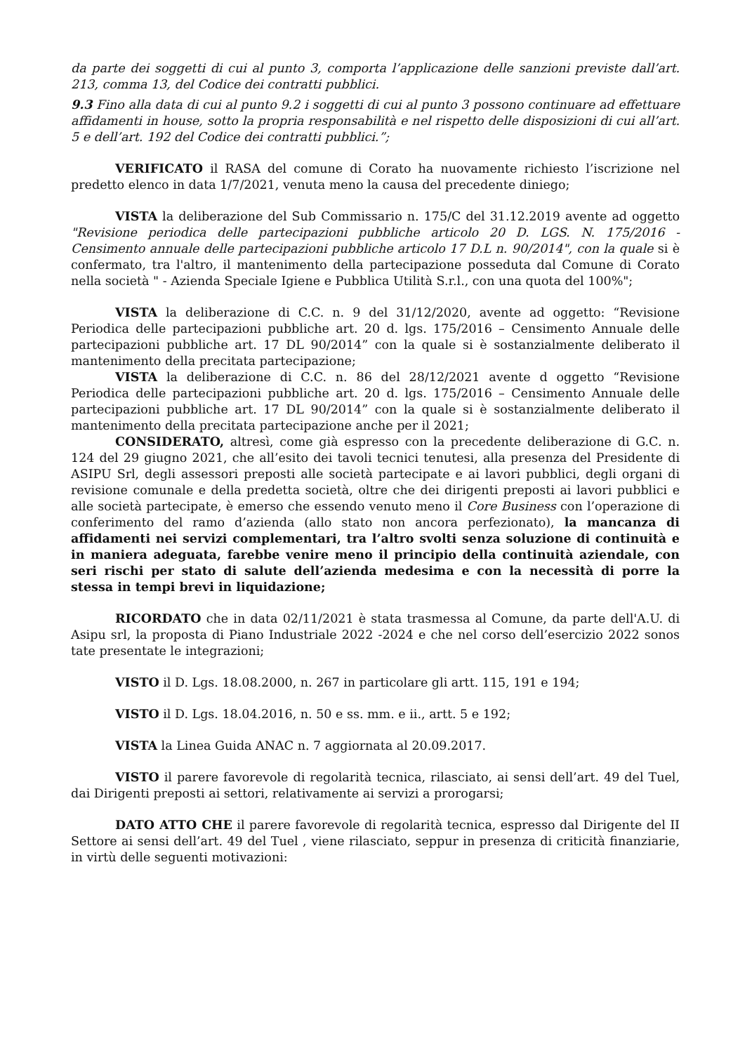da parte dei soggetti di cui al punto 3, comporta l’applicazione delle sanzioni previste dall’art. 213, comma 13, del Codice dei contratti pubblici.
9.3 Fino alla data di cui al punto 9.2 i soggetti di cui al punto 3 possono continuare ad effettuare affidamenti in house, sotto la propria responsabilità e nel rispetto delle disposizioni di cui all’art. 5 e dell’art. 192 del Codice dei contratti pubblici.”;
VERIFICATO il RASA del comune di Corato ha nuovamente richiesto l’iscrizione nel predetto elenco in data 1/7/2021, venuta meno la causa del precedente diniego;
VISTA la deliberazione del Sub Commissario n. 175/C del 31.12.2019 avente ad oggetto "Revisione periodica delle partecipazioni pubbliche articolo 20 D. LGS. N. 175/2016 - Censimento annuale delle partecipazioni pubbliche articolo 17 D.L n. 90/2014", con la quale si è confermato, tra l'altro, il mantenimento della partecipazione posseduta dal Comune di Corato nella società " - Azienda Speciale Igiene e Pubblica Utilità S.r.l., con una quota del 100%";
VISTA la deliberazione di C.C. n. 9 del 31/12/2020, avente ad oggetto: “Revisione Periodica delle partecipazioni pubbliche art. 20 d. lgs. 175/2016 – Censimento Annuale delle partecipazioni pubbliche art. 17 DL 90/2014” con la quale si è sostanzialmente deliberato il mantenimento della precitata partecipazione;
VISTA la deliberazione di C.C. n. 86 del 28/12/2021 avente d oggetto “Revisione Periodica delle partecipazioni pubbliche art. 20 d. lgs. 175/2016 – Censimento Annuale delle partecipazioni pubbliche art. 17 DL 90/2014” con la quale si è sostanzialmente deliberato il mantenimento della precitata partecipazione anche per il 2021;
CONSIDERATO, altresì, come già espresso con la precedente deliberazione di G.C. n. 124 del 29 giugno 2021, che all’esito dei tavoli tecnici tenutesi, alla presenza del Presidente di ASIPU Srl, degli assessori preposti alle società partecipate e ai lavori pubblici, degli organi di revisione comunale e della predetta società, oltre che dei dirigenti preposti ai lavori pubblici e alle società partecipate, è emerso che essendo venuto meno il Core Business con l’operazione di conferimento del ramo d’azienda (allo stato non ancora perfezionato), la mancanza di affidamenti nei servizi complementari, tra l’altro svolti senza soluzione di continuità e in maniera adeguata, farebbe venire meno il principio della continuità aziendale, con seri rischi per stato di salute dell’azienda medesima e con la necessità di porre la stessa in tempi brevi in liquidazione;
RICORDATO che in data 02/11/2021 è stata trasmessa al Comune, da parte dell'A.U. di Asipu srl, la proposta di Piano Industriale 2022 -2024 e che nel corso dell’esercizio 2022 sonos tate presentate le integrazioni;
VISTO il D. Lgs. 18.08.2000, n. 267 in particolare gli artt. 115, 191 e 194;
VISTO il D. Lgs. 18.04.2016, n. 50 e ss. mm. e ii., artt. 5 e 192;
VISTA la Linea Guida ANAC n. 7 aggiornata al 20.09.2017.
VISTO il parere favorevole di regolarità tecnica, rilasciato, ai sensi dell’art. 49 del Tuel, dai Dirigenti preposti ai settori, relativamente ai servizi a prorogarsi;
DATO ATTO CHE il parere favorevole di regolarità tecnica, espresso dal Dirigente del II Settore ai sensi dell’art. 49 del Tuel , viene rilasciato, seppur in presenza di criticità finanziarie, in virtù delle seguenti motivazioni: